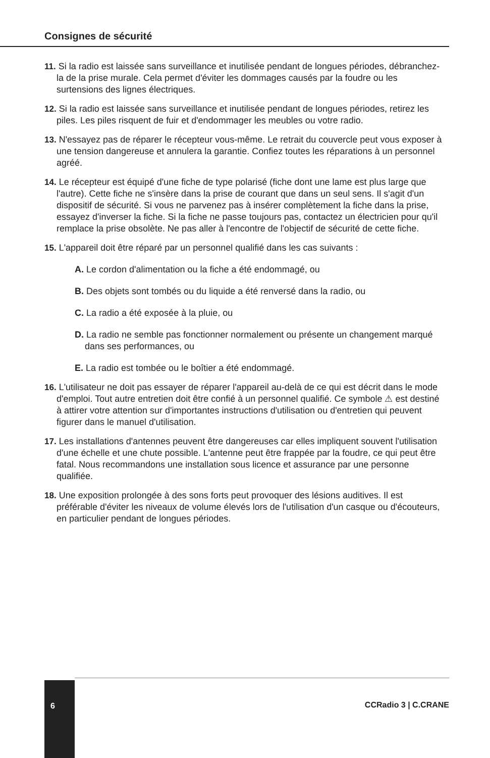Consignes de sécurité
11. Si la radio est laissée sans surveillance et inutilisée pendant de longues périodes, débranchez-la de la prise murale. Cela permet d'éviter les dommages causés par la foudre ou les surtensions des lignes électriques.
12. Si la radio est laissée sans surveillance et inutilisée pendant de longues périodes, retirez les piles. Les piles risquent de fuir et d'endommager les meubles ou votre radio.
13. N'essayez pas de réparer le récepteur vous-même. Le retrait du couvercle peut vous exposer à une tension dangereuse et annulera la garantie. Confiez toutes les réparations à un personnel agréé.
14. Le récepteur est équipé d'une fiche de type polarisé (fiche dont une lame est plus large que l'autre). Cette fiche ne s'insère dans la prise de courant que dans un seul sens. Il s'agit d'un dispositif de sécurité. Si vous ne parvenez pas à insérer complètement la fiche dans la prise, essayez d'inverser la fiche. Si la fiche ne passe toujours pas, contactez un électricien pour qu'il remplace la prise obsolète. Ne pas aller à l'encontre de l'objectif de sécurité de cette fiche.
15. L'appareil doit être réparé par un personnel qualifié dans les cas suivants :
A. Le cordon d'alimentation ou la fiche a été endommagé, ou
B. Des objets sont tombés ou du liquide a été renversé dans la radio, ou
C. La radio a été exposée à la pluie, ou
D. La radio ne semble pas fonctionner normalement ou présente un changement marqué dans ses performances, ou
E. La radio est tombée ou le boîtier a été endommagé.
16. L'utilisateur ne doit pas essayer de réparer l'appareil au-delà de ce qui est décrit dans le mode d'emploi. Tout autre entretien doit être confié à un personnel qualifié. Ce symbole ⚠ est destiné à attirer votre attention sur d'importantes instructions d'utilisation ou d'entretien qui peuvent figurer dans le manuel d'utilisation.
17. Les installations d'antennes peuvent être dangereuses car elles impliquent souvent l'utilisation d'une échelle et une chute possible. L'antenne peut être frappée par la foudre, ce qui peut être fatal. Nous recommandons une installation sous licence et assurance par une personne qualifiée.
18. Une exposition prolongée à des sons forts peut provoquer des lésions auditives. Il est préférable d'éviter les niveaux de volume élevés lors de l'utilisation d'un casque ou d'écouteurs, en particulier pendant de longues périodes.
6 CCRadio 3 | C.CRANE